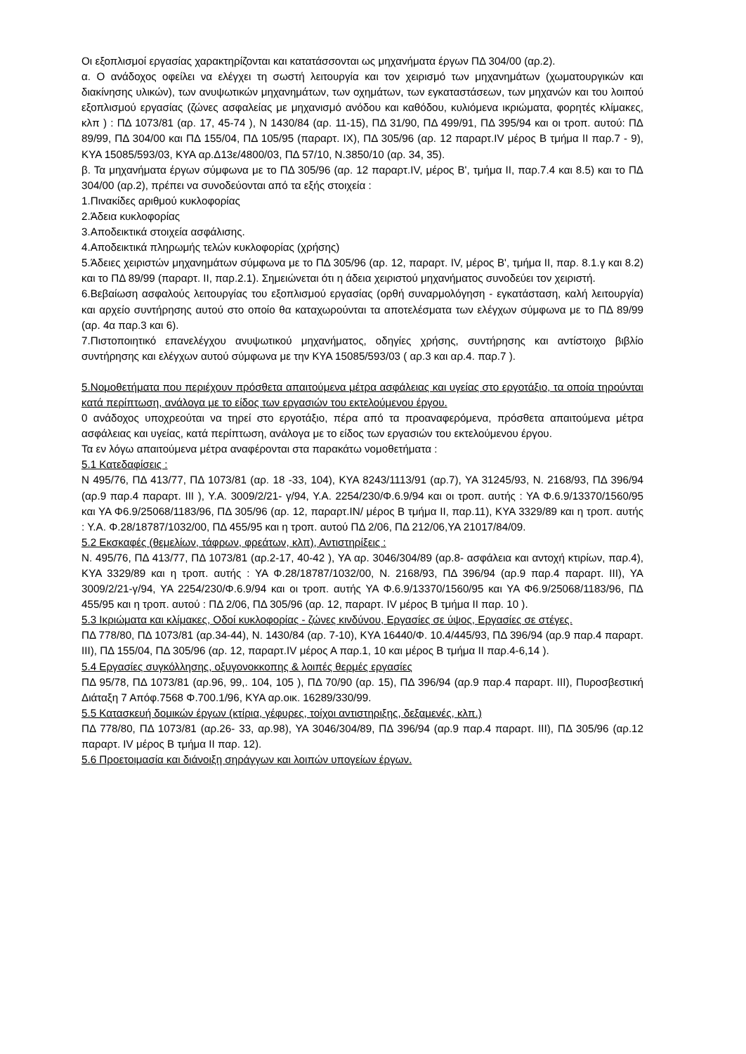Οι εξοπλισμοί εργασίας χαρακτηρίζονται και κατατάσσονται ως μηχανήματα έργων ΠΔ 304/00 (αρ.2).
α. Ο ανάδοχος οφείλει να ελέγχει τη σωστή λειτουργία και τον χειρισμό των μηχανημάτων (χωματουργικών και διακίνησης υλικών), των ανυψωτικών μηχανημάτων, των οχημάτων, των εγκαταστάσεων, των μηχανών και του λοιπού εξοπλισμού εργασίας (ζώνες ασφαλείας με μηχανισμό ανόδου και καθόδου, κυλιόμενα ικριώματα, φορητές κλίμακες, κλπ ) : ΠΔ 1073/81 (αρ. 17, 45-74 ), Ν 1430/84 (αρ. 11-15), ΠΔ 31/90, ΠΔ 499/91, ΠΔ 395/94 και οι τροπ. αυτού: ΠΔ 89/99, ΠΔ 304/00 και ΠΔ 155/04, ΠΔ 105/95 (παραρτ. ΙΧ), ΠΔ 305/96 (αρ. 12 παραρτ.IV μέρος Β τμήμα ΙΙ παρ.7 - 9), ΚΥΑ 15085/593/03, ΚΥΑ αρ.Δ13ε/4800/03, ΠΔ 57/10, Ν.3850/10 (αρ. 34, 35).
β. Τα μηχανήματα έργων σύμφωνα με το ΠΔ 305/96 (αρ. 12 παραρτ.IV, μέρος Β', τμήμα ΙΙ, παρ.7.4 και 8.5) και το ΠΔ 304/00 (αρ.2), πρέπει να συνοδεύονται από τα εξής στοιχεία :
1.Πινακίδες αριθμού κυκλοφορίας
2.Άδεια κυκλοφορίας
3.Αποδεικτικά στοιχεία ασφάλισης.
4.Αποδεικτικά πληρωμής τελών κυκλοφορίας (χρήσης)
5.Άδειες χειριστών μηχανημάτων σύμφωνα με το ΠΔ 305/96 (αρ. 12, παραρτ. IV, μέρος Β', τμήμα ΙΙ, παρ. 8.1.γ και 8.2) και το ΠΔ 89/99 (παραρτ. ΙΙ, παρ.2.1). Σημειώνεται ότι η άδεια χειριστού μηχανήματος συνοδεύει τον χειριστή.
6.Βεβαίωση ασφαλούς λειτουργίας του εξοπλισμού εργασίας (ορθή συναρμολόγηση - εγκατάσταση, καλή λειτουργία) και αρχείο συντήρησης αυτού στο οποίο θα καταχωρούνται τα αποτελέσματα των ελέγχων σύμφωνα με το ΠΔ 89/99 (αρ. 4α παρ.3 και 6).
7.Πιστοποιητικό επανελέγχου ανυψωτικού μηχανήματος, οδηγίες χρήσης, συντήρησης και αντίστοιχο βιβλίο συντήρησης και ελέγχων αυτού σύμφωνα με την ΚΥΑ 15085/593/03 ( αρ.3 και αρ.4. παρ.7 ).
5.Νομοθετήματα που περιέχουν πρόσθετα απαιτούμενα μέτρα ασφάλειας και υγείας στο εργοτάξιο, τα οποία τηρούνται κατά περίπτωση, ανάλογα με το είδος των εργασιών του εκτελούμενου έργου.
0 ανάδοχος υποχρεούται να τηρεί στο εργοτάξιο, πέρα από τα προαναφερόμενα, πρόσθετα απαιτούμενα μέτρα ασφάλειας και υγείας, κατά περίπτωση, ανάλογα με το είδος των εργασιών του εκτελούμενου έργου.
Τα εν λόγω απαιτούμενα μέτρα αναφέρονται στα παρακάτω νομοθετήματα :
5.1 Κατεδαφίσεις :
Ν 495/76, ΠΔ 413/77, ΠΔ 1073/81 (αρ. 18 -33, 104), ΚΥΑ 8243/1113/91 (αρ.7), ΥΑ 31245/93, Ν. 2168/93, ΠΔ 396/94 (αρ.9 παρ.4 παραρτ. ΙΙΙ ), Υ.Α. 3009/2/21- γ/94, Υ.Α. 2254/230/Φ.6.9/94 και οι τροπ. αυτής : ΥΑ Φ.6.9/13370/1560/95 και ΥΑ Φ6.9/25068/1183/96, ΠΔ 305/96 (αρ. 12, παραρτ.ΙΝ/ μέρος Β τμήμα ΙΙ, παρ.11), ΚΥΑ 3329/89 και η τροπ. αυτής : Υ.Α. Φ.28/18787/1032/00, ΠΔ 455/95 και η τροπ. αυτού ΠΔ 2/06, ΠΔ 212/06,ΥΑ 21017/84/09.
5.2 Εκσκαφές (θεμελίων, τάφρων, φρεάτων, κλπ), Αντιστηρίξεις :
Ν. 495/76, ΠΔ 413/77, ΠΔ 1073/81 (αρ.2-17, 40-42 ), ΥΑ αρ. 3046/304/89 (αρ.8- ασφάλεια και αντοχή κτιρίων, παρ.4), ΚΥΑ 3329/89 και η τροπ. αυτής : ΥΑ Φ.28/18787/1032/00, Ν. 2168/93, ΠΔ 396/94 (αρ.9 παρ.4 παραρτ. ΙΙΙ), ΥΑ 3009/2/21-γ/94, ΥΑ 2254/230/Φ.6.9/94 και οι τροπ. αυτής ΥΑ Φ.6.9/13370/1560/95 και ΥΑ Φ6.9/25068/1183/96, ΠΔ 455/95 και η τροπ. αυτού : ΠΔ 2/06, ΠΔ 305/96 (αρ. 12, παραρτ. IV μέρος Β τμήμα ΙΙ παρ. 10 ).
5.3 Ικριώματα και κλίμακες, Οδοί κυκλοφορίας - ζώνες κινδύνου, Εργασίες σε ύψος, Εργασίες σε στέγες.
ΠΔ 778/80, ΠΔ 1073/81 (αρ.34-44), Ν. 1430/84 (αρ. 7-10), ΚΥΑ 16440/Φ. 10.4/445/93, ΠΔ 396/94 (αρ.9 παρ.4 παραρτ. ΙΙΙ), ΠΔ 155/04, ΠΔ 305/96 (αρ. 12, παραρτ.IV μέρος Α παρ.1, 10 και μέρος Β τμήμα ΙΙ παρ.4-6,14 ).
5.4 Εργασίες συγκόλλησης, οξυγονοκκοπης & λοιπές θερμές εργασίες
ΠΔ 95/78, ΠΔ 1073/81 (αρ.96, 99,. 104, 105 ), ΠΔ 70/90 (αρ. 15), ΠΔ 396/94 (αρ.9 παρ.4 παραρτ. ΙΙΙ), Πυροσβεστική Διάταξη 7 Απόφ.7568 Φ.700.1/96, ΚΥΑ αρ.οικ. 16289/330/99.
5.5 Κατασκευή δομικών έργων (κτίρια, γέφυρες, τοίχοι αντιστηριξης, δεξαμενές, κλπ.)
ΠΔ 778/80, ΠΔ 1073/81 (αρ.26- 33, αρ.98), ΥΑ 3046/304/89, ΠΔ 396/94 (αρ.9 παρ.4 παραρτ. ΙΙΙ), ΠΔ 305/96 (αρ.12 παραρτ. IV μέρος Β τμήμα ΙΙ παρ. 12).
5.6 Προετοιμασία και διάνοιξη σηράγγων και λοιπών υπογείων έργων.